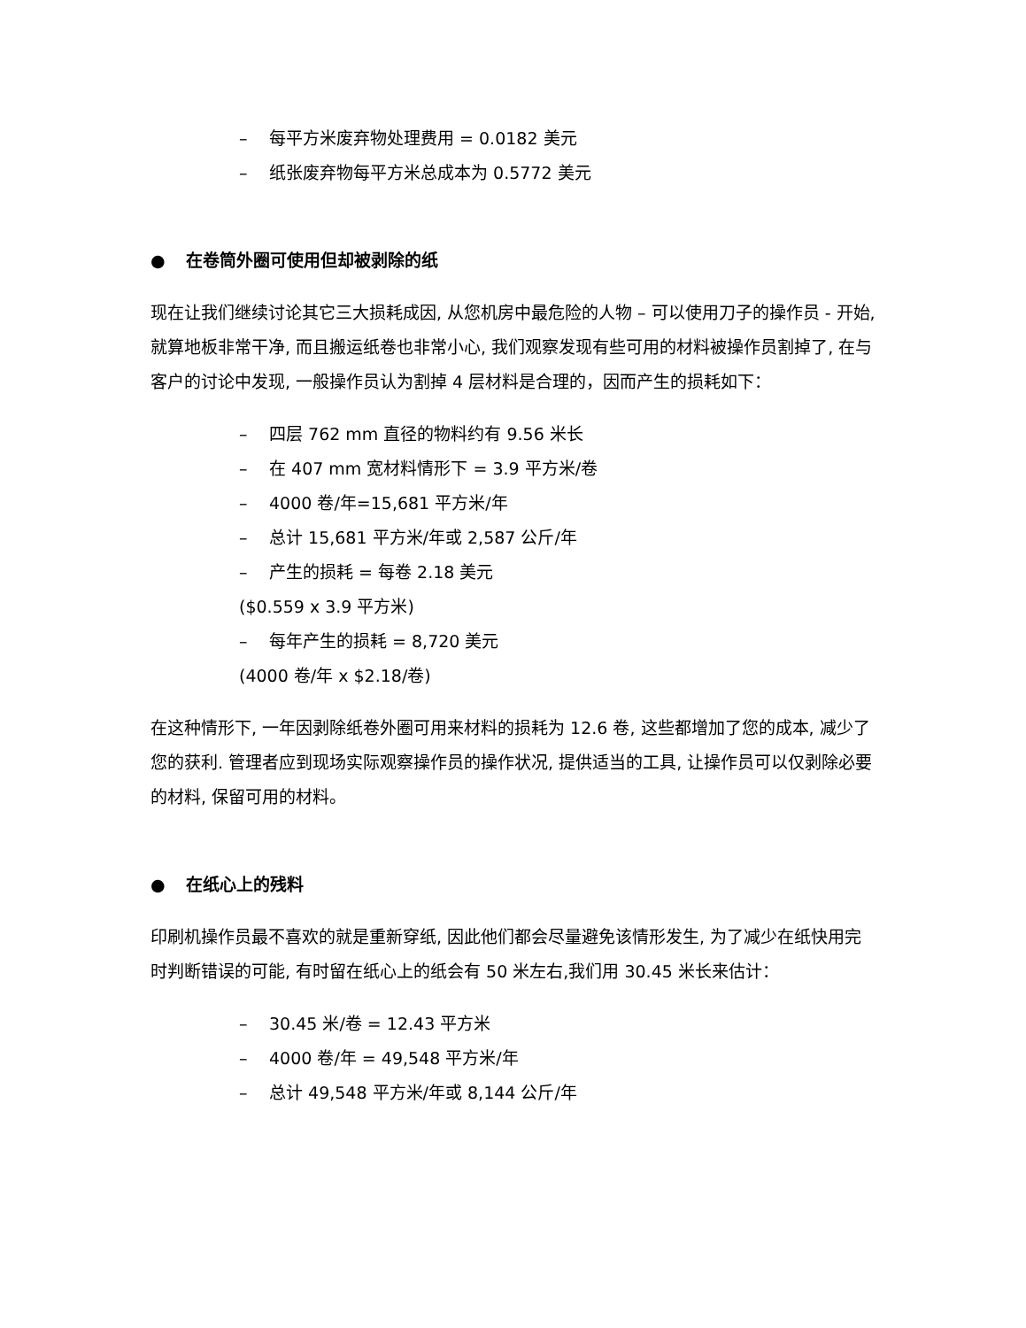– 每平方米废弃物处理费用 = 0.0182 美元
– 纸张废弃物每平方米总成本为 0.5772 美元
● 在卷筒外圈可使用但却被剥除的纸
现在让我们继续讨论其它三大损耗成因, 从您机房中最危险的人物 – 可以使用刀子的操作员 - 开始, 就算地板非常干净, 而且搬运纸卷也非常小心, 我们观察发现有些可用的材料被操作员割掉了, 在与客户的讨论中发现, 一般操作员认为割掉 4 层材料是合理的，因而产生的损耗如下：
– 四层 762 mm 直径的物料约有 9.56 米长
– 在 407 mm 宽材料情形下 = 3.9 平方米/卷
– 4000 卷/年=15,681 平方米/年
– 总计 15,681 平方米/年或 2,587 公斤/年
– 产生的损耗 = 每卷 2.18 美元
($0.559 x 3.9 平方米)
– 每年产生的损耗 = 8,720 美元
(4000 卷/年 x $2.18/卷)
在这种情形下, 一年因剥除纸卷外圈可用来材料的损耗为 12.6 卷, 这些都增加了您的成本, 减少了您的获利. 管理者应到现场实际观察操作员的操作状况, 提供适当的工具, 让操作员可以仅剥除必要的材料, 保留可用的材料。
● 在纸心上的残料
印刷机操作员最不喜欢的就是重新穿纸, 因此他们都会尽量避免该情形发生, 为了减少在纸快用完时判断错误的可能, 有时留在纸心上的纸会有 50 米左右,我们用 30.45 米长来估计：
– 30.45 米/卷 = 12.43 平方米
– 4000 卷/年 = 49,548 平方米/年
– 总计 49,548 平方米/年或 8,144 公斤/年